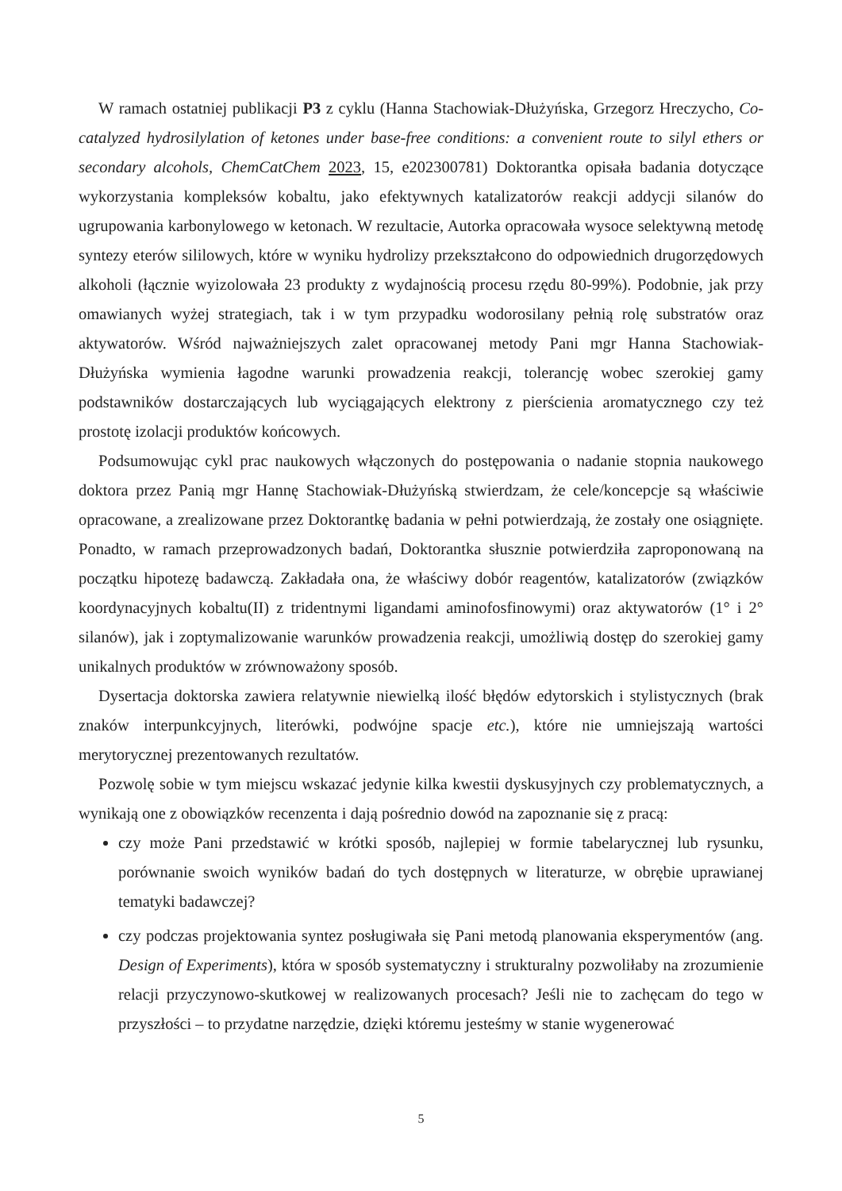W ramach ostatniej publikacji P3 z cyklu (Hanna Stachowiak-Dłużyńska, Grzegorz Hreczycho, Co-catalyzed hydrosilylation of ketones under base-free conditions: a convenient route to silyl ethers or secondary alcohols, ChemCatChem 2023, 15, e202300781) Doktorantka opisała badania dotyczące wykorzystania kompleksów kobaltu, jako efektywnych katalizatorów reakcji addycji silanów do ugrupowania karbonylowego w ketonach. W rezultacie, Autorka opracowała wysoce selektywną metodę syntezy eterów sililowych, które w wyniku hydrolizy przekształcono do odpowiednich drugorzędowych alkoholi (łącznie wyizolowała 23 produkty z wydajnością procesu rzędu 80-99%). Podobnie, jak przy omawianych wyżej strategiach, tak i w tym przypadku wodorosilany pełnią rolę substratów oraz aktywatorów. Wśród najważniejszych zalet opracowanej metody Pani mgr Hanna Stachowiak-Dłużyńska wymienia łagodne warunki prowadzenia reakcji, tolerancję wobec szerokiej gamy podstawników dostarczających lub wyciągających elektrony z pierścienia aromatycznego czy też prostotę izolacji produktów końcowych.
Podsumowując cykl prac naukowych włączonych do postępowania o nadanie stopnia naukowego doktora przez Panią mgr Hannę Stachowiak-Dłużyńską stwierdzam, że cele/koncepcje są właściwie opracowane, a zrealizowane przez Doktorantkę badania w pełni potwierdzają, że zostały one osiągnięte. Ponadto, w ramach przeprowadzonych badań, Doktorantka słusznie potwierdziła zaproponowaną na początku hipotezę badawczą. Zakładała ona, że właściwy dobór reagentów, katalizatorów (związków koordynacyjnych kobaltu(II) z tridentnymi ligandami aminofosfinowymi) oraz aktywatorów (1° i 2° silanów), jak i zoptymalizowanie warunków prowadzenia reakcji, umożliwią dostęp do szerokiej gamy unikalnych produktów w zrównoważony sposób.
Dysertacja doktorska zawiera relatywnie niewielką ilość błędów edytorskich i stylistycznych (brak znaków interpunkcyjnych, literówki, podwójne spacje etc.), które nie umniejszają wartości merytorycznej prezentowanych rezultatów.
Pozwolę sobie w tym miejscu wskazać jedynie kilka kwestii dyskusyjnych czy problematycznych, a wynikają one z obowiązków recenzenta i dają pośrednio dowód na zapoznanie się z pracą:
czy może Pani przedstawić w krótki sposób, najlepiej w formie tabelarycznej lub rysunku, porównanie swoich wyników badań do tych dostępnych w literaturze, w obrębie uprawianej tematyki badawczej?
czy podczas projektowania syntez posługiwała się Pani metodą planowania eksperymentów (ang. Design of Experiments), która w sposób systematyczny i strukturalny pozwoliłaby na zrozumienie relacji przyczynowo-skutkowej w realizowanych procesach? Jeśli nie to zachęcam do tego w przyszłości – to przydatne narzędzie, dzięki któremu jesteśmy w stanie wygenerować
5